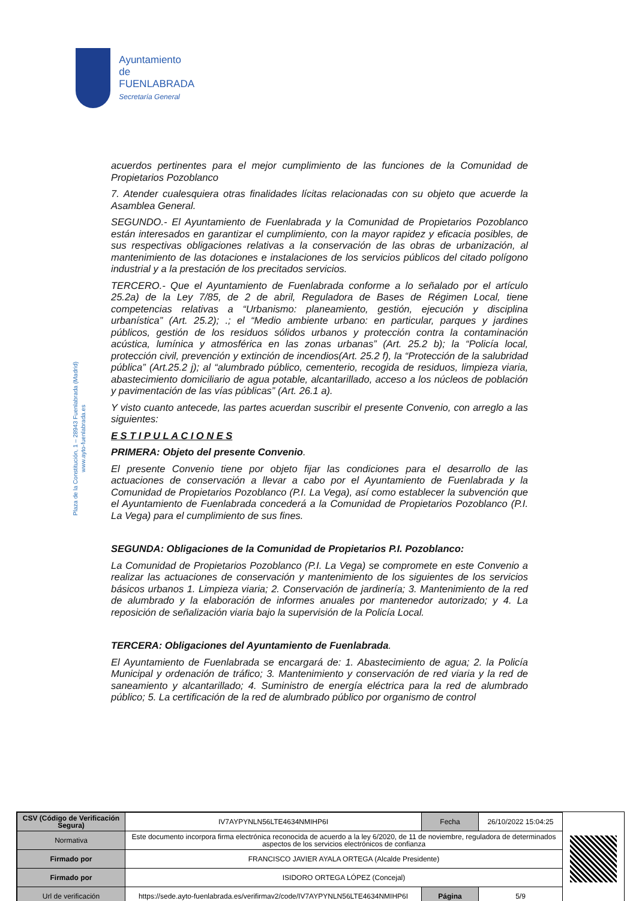Ayuntamiento de
FUENLABRADA
Secretaría General
Plaza de la Constitución, 1 – 28943 Fuenlabrada (Madrid)
www.ayto-fuenlabrada.es
acuerdos pertinentes para el mejor cumplimiento de las funciones de la Comunidad de Propietarios Pozoblanco
7. Atender cualesquiera otras finalidades lícitas relacionadas con su objeto que acuerde la Asamblea General.
SEGUNDO.- El Ayuntamiento de Fuenlabrada y la Comunidad de Propietarios Pozoblanco están interesados en garantizar el cumplimiento, con la mayor rapidez y eficacia posibles, de sus respectivas obligaciones relativas a la conservación de las obras de urbanización, al mantenimiento de las dotaciones e instalaciones de los servicios públicos del citado polígono industrial y a la prestación de los precitados servicios.
TERCERO.- Que el Ayuntamiento de Fuenlabrada conforme a lo señalado por el artículo 25.2a) de la Ley 7/85, de 2 de abril, Reguladora de Bases de Régimen Local, tiene competencias relativas a “Urbanismo: planeamiento, gestión, ejecución y disciplina urbanística” (Art. 25.2); .; el “Medio ambiente urbano: en particular, parques y jardines públicos, gestión de los residuos sólidos urbanos y protección contra la contaminación acústica, lumínica y atmosférica en las zonas urbanas” (Art. 25.2 b); la “Policía local, protección civil, prevención y extinción de incendios(Art. 25.2 f), la “Protección de la salubridad pública” (Art.25.2 j); al “alumbrado público, cementerio, recogida de residuos, limpieza viaria, abastecimiento domiciliario de agua potable, alcantarillado, acceso a los núcleos de población y pavimentación de las vías públicas” (Art. 26.1 a).
Y visto cuanto antecede, las partes acuerdan suscribir el presente Convenio, con arreglo a las siguientes:
E S T I P U L A C I O N E S
PRIMERA: Objeto del presente Convenio.
El presente Convenio tiene por objeto fijar las condiciones para el desarrollo de las actuaciones de conservación a llevar a cabo por el Ayuntamiento de Fuenlabrada y la Comunidad de Propietarios Pozoblanco (P.I. La Vega), así como establecer la subvención que el Ayuntamiento de Fuenlabrada concederá a la Comunidad de Propietarios Pozoblanco (P.I. La Vega) para el cumplimiento de sus fines.
SEGUNDA: Obligaciones de la Comunidad de Propietarios P.I. Pozoblanco:
La Comunidad de Propietarios Pozoblanco (P.I. La Vega) se compromete en este Convenio a realizar las actuaciones de conservación y mantenimiento de los siguientes de los servicios básicos urbanos 1. Limpieza viaria; 2. Conservación de jardinería; 3. Mantenimiento de la red de alumbrado y la elaboración de informes anuales por mantenedor autorizado; y 4. La reposición de señalización viaria bajo la supervisión de la Policía Local.
TERCERA: Obligaciones del Ayuntamiento de Fuenlabrada.
El Ayuntamiento de Fuenlabrada se encargará de: 1. Abastecimiento de agua; 2. la Policía Municipal y ordenación de tráfico; 3. Mantenimiento y conservación de red viaria y la red de saneamiento y alcantarillado; 4. Suministro de energía eléctrica para la red de alumbrado público; 5. La certificación de la red de alumbrado público por organismo de control
| CSV (Código de Verificación Segura) | IV7AYPYNLN56LTE4634NMIHP6I | Fecha | 26/10/2022 15:04:25 |
| Normativa | Este documento incorpora firma electrónica reconocida de acuerdo a la ley 6/2020, de 11 de noviembre, reguladora de determinados aspectos de los servicios electrónicos de confianza | | |
| Firmado por | FRANCISCO JAVIER AYALA ORTEGA (Alcalde Presidente) | | |
| Firmado por | ISIDORO ORTEGA LÓPEZ (Concejal) | | |
| Url de verificación | https://sede.ayto-fuenlabrada.es/verifirmav2/code/IV7AYPYNLN56LTE4634NMIHP6I | Página | 5/9 |